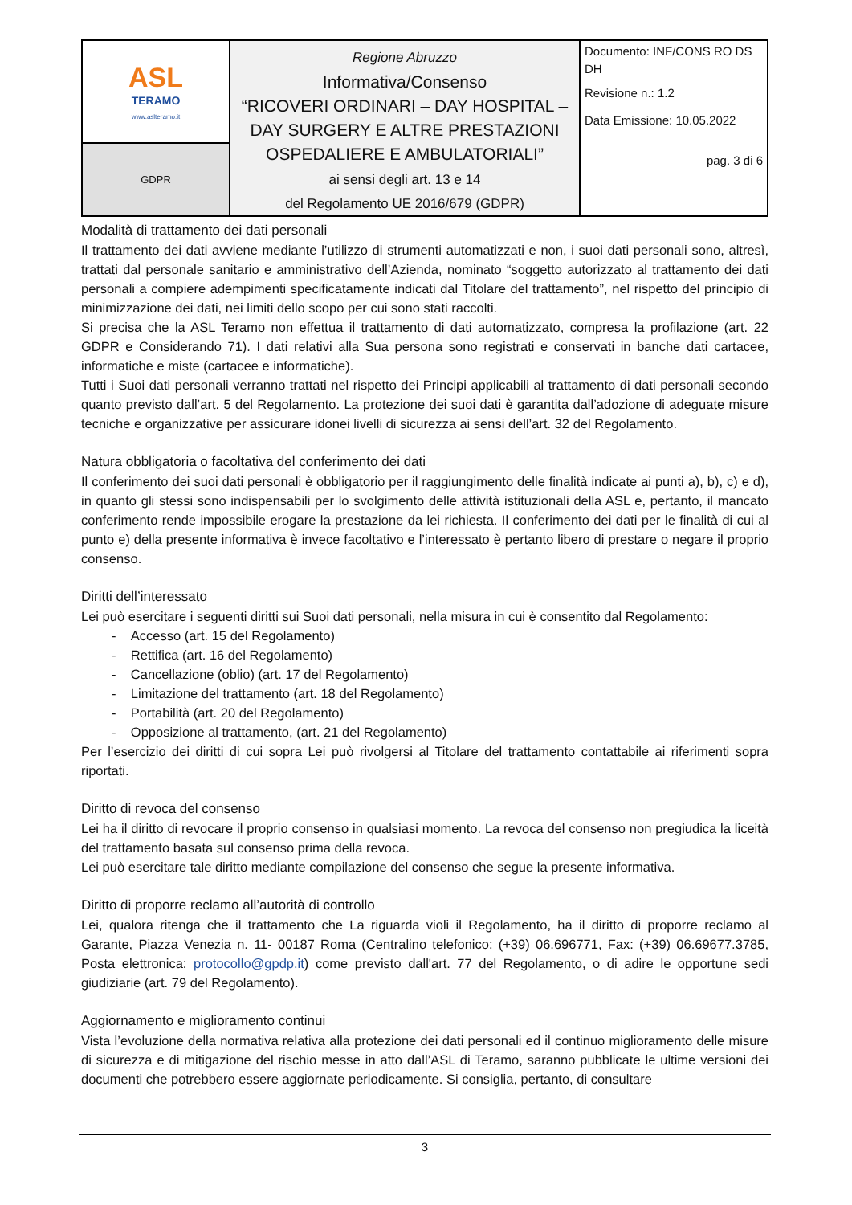| ASL TERAMO www.aslteramo.it | Regione Abruzzo Informativa/Consenso “RICOVERI ORDINARI – DAY HOSPITAL – DAY SURGERY E ALTRE PRESTAZIONI OSPEDALIERE E AMBULATORIALI” ai sensi degli art. 13 e 14 del Regolamento UE 2016/679 (GDPR) | Documento: INF/CONS RO DS DH Revisione n.: 1.2 Data Emissione: 10.05.2022 pag. 3 di 6 |
| GDPR | | |
Modalità di trattamento dei dati personali
Il trattamento dei dati avviene mediante l’utilizzo di strumenti automatizzati e non, i suoi dati personali sono, altresì, trattati dal personale sanitario e amministrativo dell’Azienda, nominato “soggetto autorizzato al trattamento dei dati personali a compiere adempimenti specificatamente indicati dal Titolare del trattamento”, nel rispetto del principio di minimizzazione dei dati, nei limiti dello scopo per cui sono stati raccolti.
Si precisa che la ASL Teramo non effettua il trattamento di dati automatizzato, compresa la profilazione (art. 22 GDPR e Considerando 71). I dati relativi alla Sua persona sono registrati e conservati in banche dati cartacee, informatiche e miste (cartacee e informatiche).
Tutti i Suoi dati personali verranno trattati nel rispetto dei Principi applicabili al trattamento di dati personali secondo quanto previsto dall’art. 5 del Regolamento. La protezione dei suoi dati è garantita dall’adozione di adeguate misure tecniche e organizzative per assicurare idonei livelli di sicurezza ai sensi dell’art. 32 del Regolamento.
Natura obbligatoria o facoltativa del conferimento dei dati
Il conferimento dei suoi dati personali è obbligatorio per il raggiungimento delle finalità indicate ai punti a), b), c) e d), in quanto gli stessi sono indispensabili per lo svolgimento delle attività istituzionali della ASL e, pertanto, il mancato conferimento rende impossibile erogare la prestazione da lei richiesta. Il conferimento dei dati per le finalità di cui al punto e) della presente informativa è invece facoltativo e l’interessato è pertanto libero di prestare o negare il proprio consenso.
Diritti dell’interessato
Lei può esercitare i seguenti diritti sui Suoi dati personali, nella misura in cui è consentito dal Regolamento:
- Accesso (art. 15 del Regolamento)
- Rettifica (art. 16 del Regolamento)
- Cancellazione (oblio) (art. 17 del Regolamento)
- Limitazione del trattamento (art. 18 del Regolamento)
- Portabilità (art. 20 del Regolamento)
- Opposizione al trattamento, (art. 21 del Regolamento)
Per l’esercizio dei diritti di cui sopra Lei può rivolgersi al Titolare del trattamento contattabile ai riferimenti sopra riportati.
Diritto di revoca del consenso
Lei ha il diritto di revocare il proprio consenso in qualsiasi momento. La revoca del consenso non pregiudica la liceità del trattamento basata sul consenso prima della revoca.
Lei può esercitare tale diritto mediante compilazione del consenso che segue la presente informativa.
Diritto di proporre reclamo all’autorità di controllo
Lei, qualora ritenga che il trattamento che La riguarda violi il Regolamento, ha il diritto di proporre reclamo al Garante, Piazza Venezia n. 11- 00187 Roma (Centralino telefonico: (+39) 06.696771, Fax: (+39) 06.69677.3785, Posta elettronica: protocollo@gpdp.it) come previsto dall'art. 77 del Regolamento, o di adire le opportune sedi giudiziarie (art. 79 del Regolamento).
Aggiornamento e miglioramento continui
Vista l’evoluzione della normativa relativa alla protezione dei dati personali ed il continuo miglioramento delle misure di sicurezza e di mitigazione del rischio messe in atto dall’ASL di Teramo, saranno pubblicate le ultime versioni dei documenti che potrebbero essere aggiornate periodicamente. Si consiglia, pertanto, di consultare
3